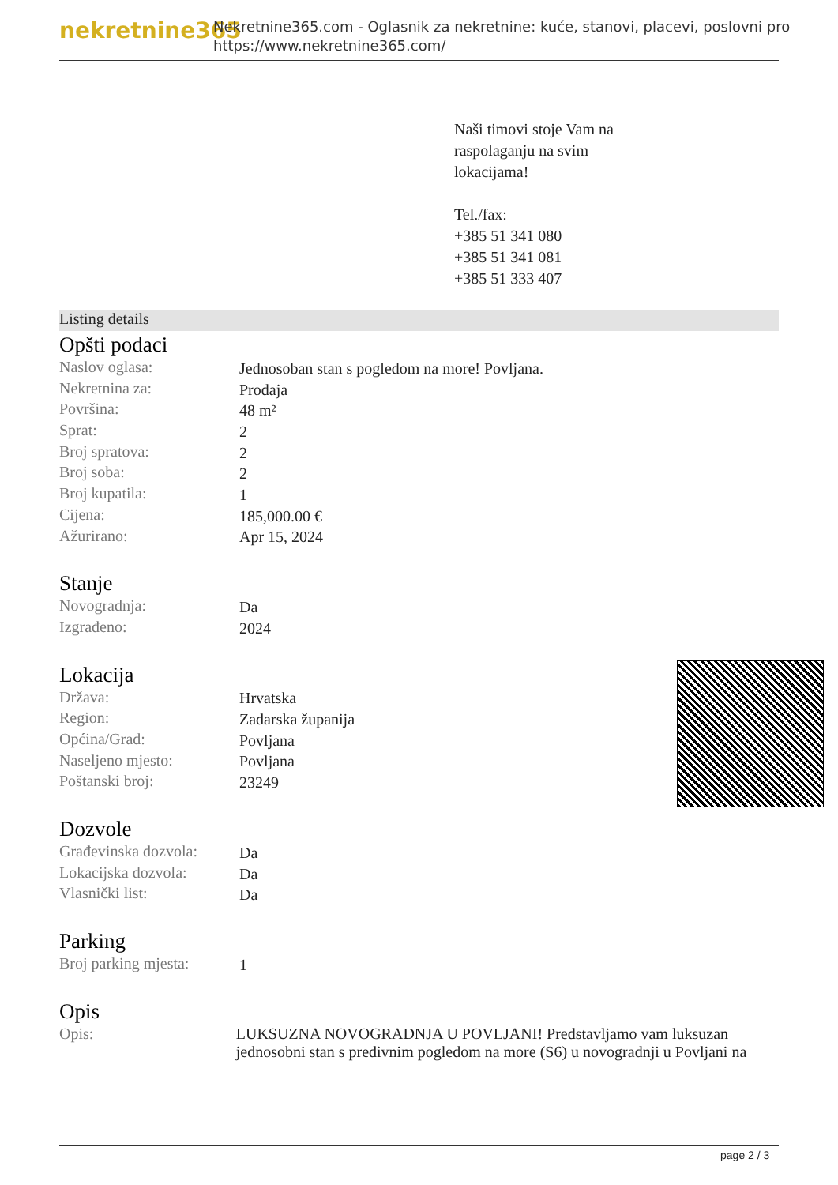nekretnine365
Nekretnine365.com - Oglasnik za nekretnine: kuće, stanovi, placevi, poslovni pro
https://www.nekretnine365.com/
Naši timovi stoje Vam na
raspolaganju na svim
lokacijama!
Tel./fax:
+385 51 341 080
+385 51 341 081
+385 51 333 407
Listing details
Opšti podaci
| Naslov oglasa: | Jednosoban stan s pogledom na more! Povljana. |
| Nekretnina za: | Prodaja |
| Površina: | 48 m² |
| Sprat: | 2 |
| Broj spratova: | 2 |
| Broj soba: | 2 |
| Broj kupatila: | 1 |
| Cijena: | 185,000.00 € |
| Ažurirano: | Apr 15, 2024 |
Stanje
| Novogradnja: | Da |
| Izgrađeno: | 2024 |
Lokacija
| Država: | Hrvatska |
| Region: | Zadarska županija |
| Općina/Grad: | Povljana |
| Naseljeno mjesto: | Povljana |
| Poštanski broj: | 23249 |
Dozvole
| Građevinska dozvola: | Da |
| Lokacijska dozvola: | Da |
| Vlasnički list: | Da |
Parking
| Broj parking mjesta: | 1 |
Opis
| Opis: | LUKSUZNA NOVOGRADNJA U POVLJANI! Predstavljamo vam luksuzan jednosobni stan s predivnim pogledom na more (S6) u novogradnji u Povljani na |
page 2 / 3